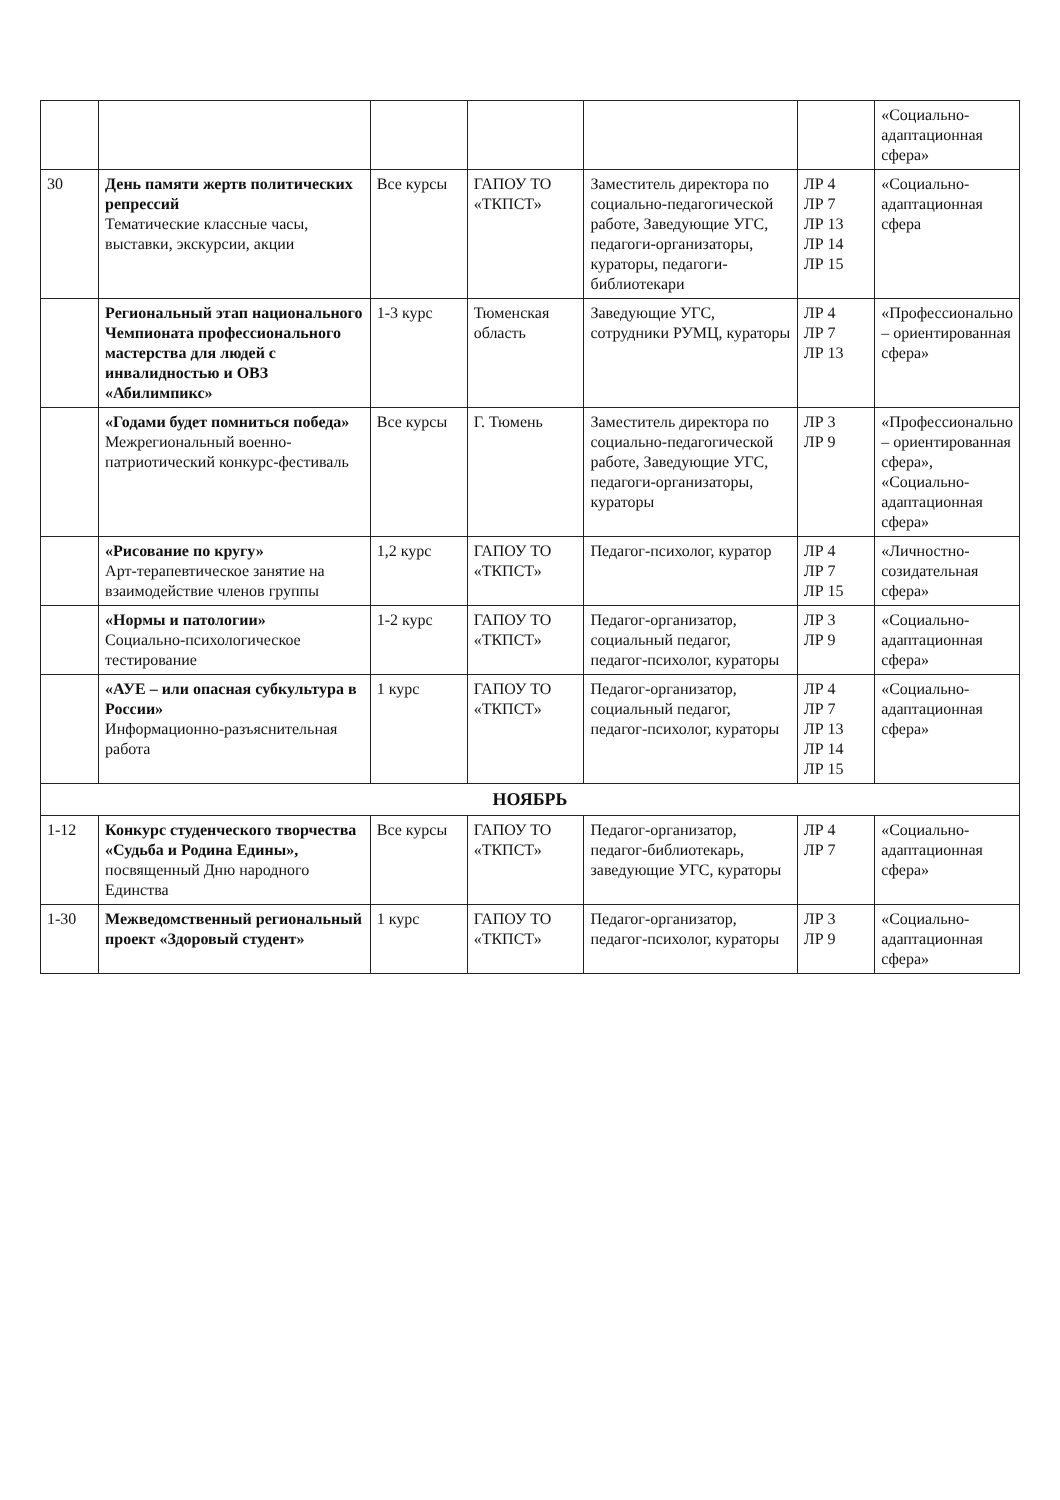| | | | | | | «Социально-адаптационная сфера» |
| 30 | День памяти жертв политических репрессий Тематические классные часы, выставки, экскурсии, акции | Все курсы | ГАПОУ ТО «ТКПСТ» | Заместитель директора по социально-педагогической работе, Заведующие УГС, педагоги-организаторы, кураторы, педагоги-библиотекари | ЛР 4 ЛР 7 ЛР 13 ЛР 14 ЛР 15 | «Социально-адаптационная сфера |
| | Региональный этап национального Чемпионата профессионального мастерства для людей с инвалидностью и ОВЗ «Абилимпикс» | 1-3 курс | Тюменская область | Заведующие УГС, сотрудники РУМЦ, кураторы | ЛР 4 ЛР 7 ЛР 13 | «Профессионально – ориентированная сфера» |
| | «Годами будет помниться победа» Межрегиональный военно-патриотический конкурс-фестиваль | Все курсы | Г. Тюмень | Заместитель директора по социально-педагогической работе, Заведующие УГС, педагоги-организаторы, кураторы | ЛР 3 ЛР 9 | «Профессионально – ориентированная сфера», «Социально-адаптационная сфера» |
| | «Рисование по кругу» Арт-терапевтическое занятие на взаимодействие членов группы | 1,2 курс | ГАПОУ ТО «ТКПСТ» | Педагог-психолог, куратор | ЛР 4 ЛР 7 ЛР 15 | «Личностно-созидательная сфера» |
| | «Нормы и патологии» Социально-психологическое тестирование | 1-2 курс | ГАПОУ ТО «ТКПСТ» | Педагог-организатор, социальный педагог, педагог-психолог, кураторы | ЛР 3 ЛР 9 | «Социально-адаптационная сфера» |
| | «АУЕ – или опасная субкультура в России» Информационно-разъяснительная работа | 1 курс | ГАПОУ ТО «ТКПСТ» | Педагог-организатор, социальный педагог, педагог-психолог, кураторы | ЛР 4 ЛР 7 ЛР 13 ЛР 14 ЛР 15 | «Социально-адаптационная сфера» |
| НОЯБРЬ | | | | | | |
| 1-12 | Конкурс студенческого творчества «Судьба и Родина Едины», посвященный Дню народного Единства | Все курсы | ГАПОУ ТО «ТКПСТ» | Педагог-организатор, педагог-библиотекарь, заведующие УГС, кураторы | ЛР 4 ЛР 7 | «Социально-адаптационная сфера» |
| 1-30 | Межведомственный региональный проект «Здоровый студент» | 1 курс | ГАПОУ ТО «ТКПСТ» | Педагог-организатор, педагог-психолог, кураторы | ЛР 3 ЛР 9 | «Социально-адаптационная сфера» |